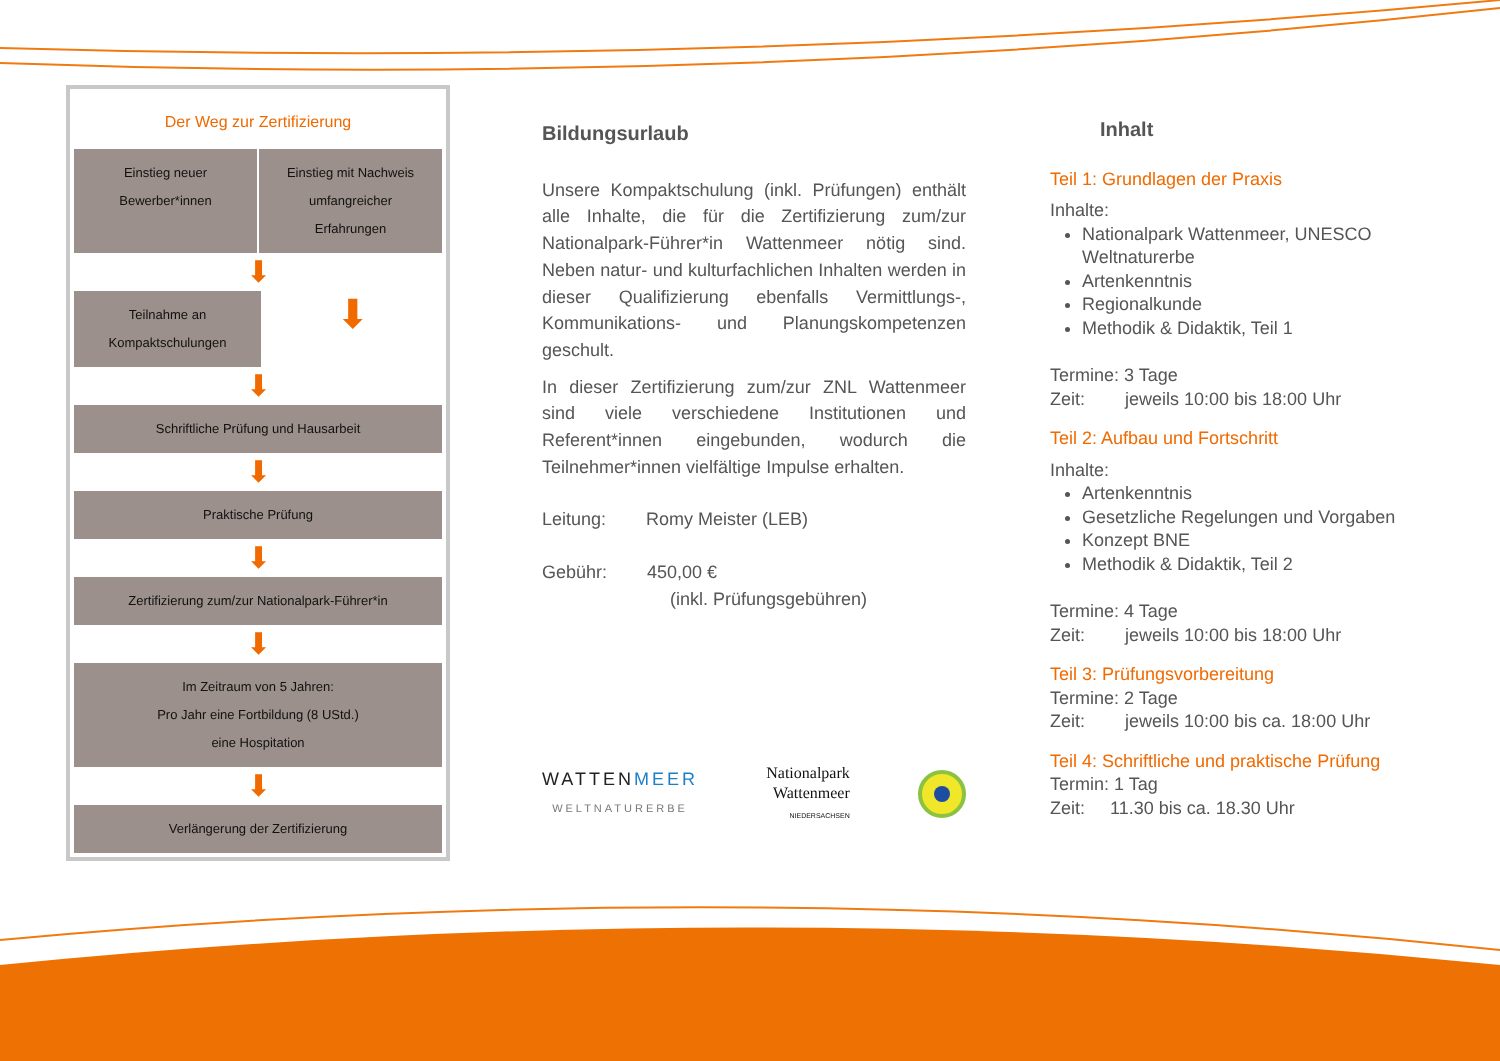Der Weg zur Zertifizierung
Einstieg neuer
Bewerber*innen
Einstieg mit Nachweis
umfangreicher
Erfahrungen
⬇
Teilnahme an
Kompaktschulungen
⬇
⬇
Schriftliche Prüfung und Hausarbeit
⬇
Praktische Prüfung
⬇
Zertifizierung zum/zur Nationalpark-Führer*in
⬇
Im Zeitraum von 5 Jahren:
Pro Jahr eine Fortbildung (8 UStd.)
eine Hospitation
⬇
Verlängerung der Zertifizierung
Bildungsurlaub
Unsere Kompaktschulung (inkl. Prüfungen) enthält alle Inhalte, die für die Zertifizierung zum/zur Nationalpark-Führer*in Wattenmeer nötig sind. Neben natur- und kulturfachlichen Inhalten werden in dieser Qualifizierung ebenfalls Vermittlungs-, Kommunikations- und Planungskompetenzen geschult.
In dieser Zertifizierung zum/zur ZNL Wattenmeer sind viele verschiedene Institutionen und Referent*innen eingebunden, wodurch die Teilnehmer*innen vielfältige Impulse erhalten.
Leitung: Romy Meister (LEB)
Gebühr: 450,00 €
(inkl. Prüfungsgebühren)
WATTENMEER
WELTNATURERBE
Nationalpark
Wattenmeer
NIEDERSACHSEN
Inhalt
Teil 1: Grundlagen der Praxis
Inhalte:
Nationalpark Wattenmeer, UNESCO Weltnaturerbe
Artenkenntnis
Regionalkunde
Methodik & Didaktik, Teil 1
Termine: 3 Tage
Zeit: jeweils 10:00 bis 18:00 Uhr
Teil 2: Aufbau und Fortschritt
Inhalte:
Artenkenntnis
Gesetzliche Regelungen und Vorgaben
Konzept BNE
Methodik & Didaktik, Teil 2
Termine: 4 Tage
Zeit: jeweils 10:00 bis 18:00 Uhr
Teil 3: Prüfungsvorbereitung
Termine: 2 Tage
Zeit: jeweils 10:00 bis ca. 18:00 Uhr
Teil 4: Schriftliche und praktische Prüfung
Termin: 1 Tag
Zeit: 11.30 bis ca. 18.30 Uhr